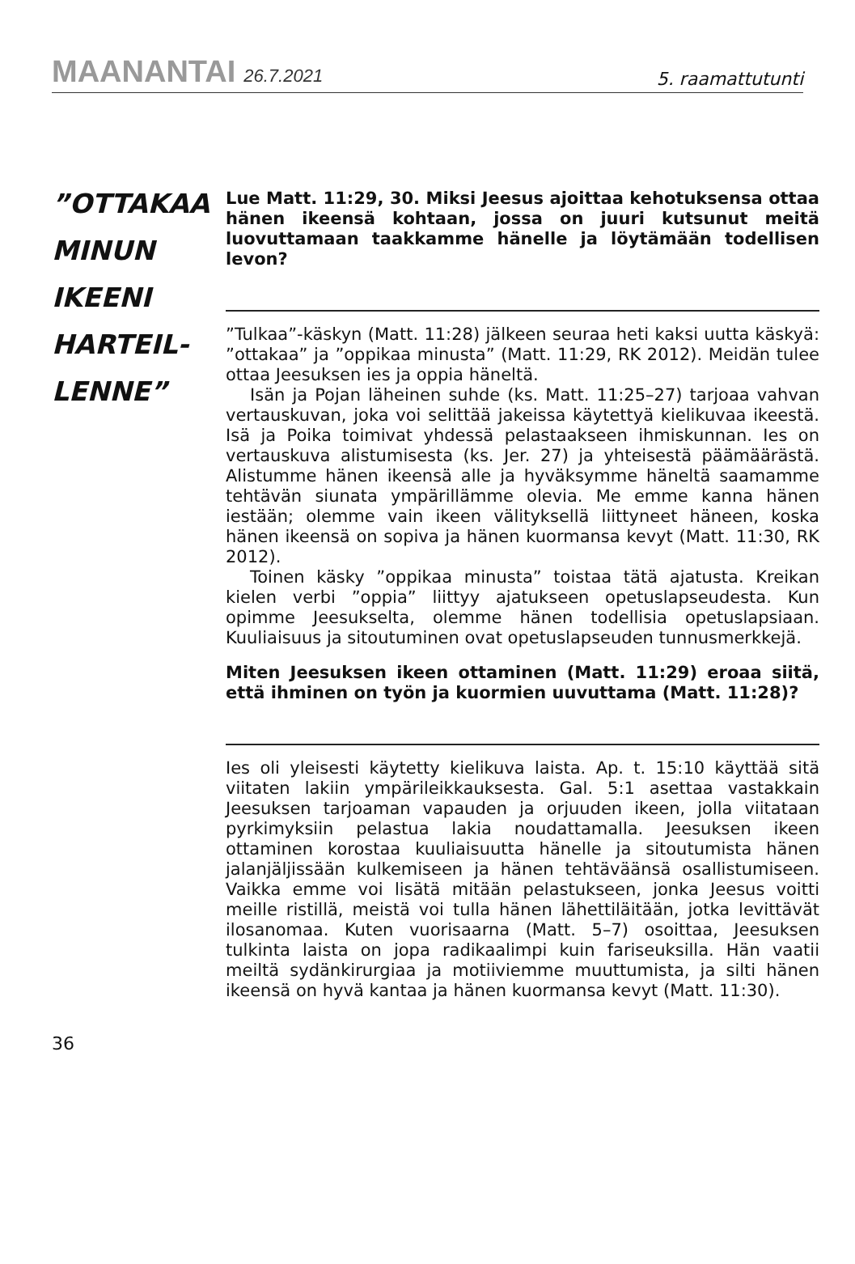MAANANTAI 26.7.2021
5. raamattutunti
”OTTAKAA MINUN IKEENI HARTEIL-LENNE”
Lue Matt. 11:29, 30. Miksi Jeesus ajoittaa kehotuksensa ottaa hänen ikeensä kohtaan, jossa on juuri kutsunut meitä luovuttamaan taakkamme hänelle ja löytämään todellisen levon?
”Tulkaa”-käskyn (Matt. 11:28) jälkeen seuraa heti kaksi uutta käskyä: ”ottakaa” ja ”oppikaa minusta” (Matt. 11:29, RK 2012). Meidän tulee ottaa Jeesuksen ies ja oppia häneltä.
Isän ja Pojan läheinen suhde (ks. Matt. 11:25–27) tarjoaa vahvan vertauskuvan, joka voi selittää jakeissa käytettyä kielikuvaa ikeestä. Isä ja Poika toimivat yhdessä pelastaakseen ihmiskunnan. Ies on vertauskuva alistumisesta (ks. Jer. 27) ja yhteisestä päämäärästä. Alistumme hänen ikeensä alle ja hyväksymme häneltä saamamme tehtävän siunata ympärillämme olevia. Me emme kanna hänen iestään; olemme vain ikeen välityksellä liittyneet häneen, koska hänen ikeensä on sopiva ja hänen kuormansa kevyt (Matt. 11:30, RK 2012).
Toinen käsky ”oppikaa minusta” toistaa tätä ajatusta. Kreikan kielen verbi ”oppia” liittyy ajatukseen opetuslapseudesta. Kun opimme Jeesukselta, olemme hänen todellisia opetuslapsiaan. Kuuliaisuus ja sitoutuminen ovat opetuslapseuden tunnusmerkkejä.
Miten Jeesuksen ikeen ottaminen (Matt. 11:29) eroaa siitä, että ihminen on työn ja kuormien uuvuttama (Matt. 11:28)?
Ies oli yleisesti käytetty kielikuva laista. Ap. t. 15:10 käyttää sitä viitaten lakiin ympärileikkauksesta. Gal. 5:1 asettaa vastakkain Jeesuksen tarjoaman vapauden ja orjuuden ikeen, jolla viitataan pyrkimyksiin pelastua lakia noudattamalla. Jeesuksen ikeen ottaminen korostaa kuuliaisuutta hänelle ja sitoutumista hänen jalanjäljissään kulkemiseen ja hänen tehtäväänsä osallistumiseen. Vaikka emme voi lisätä mitään pelastukseen, jonka Jeesus voitti meille ristillä, meistä voi tulla hänen lähettiläitään, jotka levittävät ilosanomaa. Kuten vuorisaarna (Matt. 5–7) osoittaa, Jeesuksen tulkinta laista on jopa radikaalimpi kuin fariseuksilla. Hän vaatii meiltä sydänkirurgiaa ja motiiviemme muuttumista, ja silti hänen ikeensä on hyvä kantaa ja hänen kuormansa kevyt (Matt. 11:30).
36